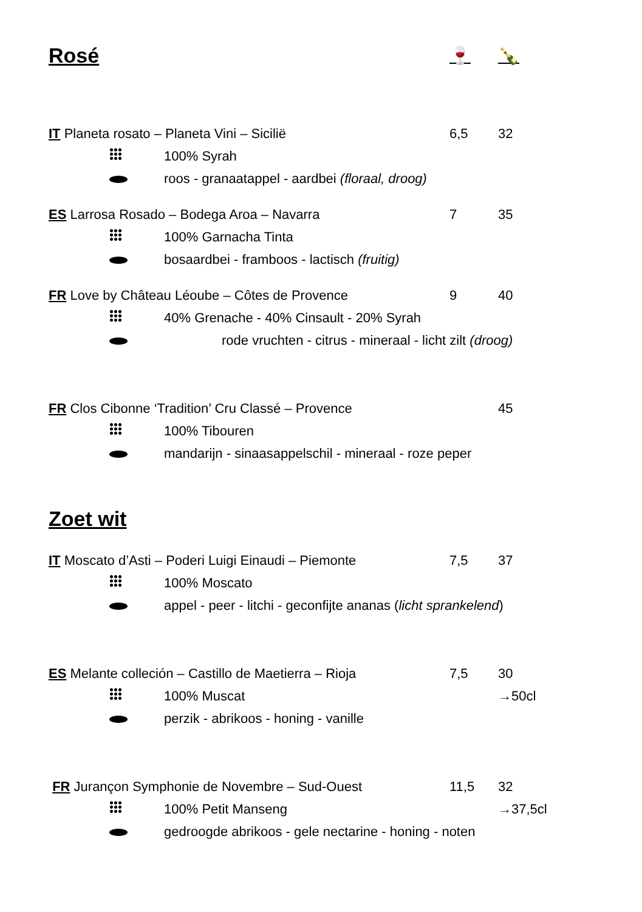Rosé 🍷 🍾
IT Planeta rosato – Planeta Vini – Sicilië 6,5 32
100% Syrah
roos - granaatappel - aardbei (floraal, droog)
ES Larrosa Rosado – Bodega Aroa – Navarra 7 35
100% Garnacha Tinta
bosaardbei - framboos - lactisch (fruitig)
FR Love by Château Léoube – Côtes de Provence 9 40
40% Grenache - 40% Cinsault - 20% Syrah
rode vruchten - citrus - mineraal - licht zilt (droog)
FR Clos Cibonne ‘Tradition’ Cru Classé – Provence 45
100% Tibouren
mandarijn - sinaasappelschil - mineraal - roze peper
Zoet wit
IT Moscato d’Asti – Poderi Luigi Einaudi – Piemonte 7,5 37
100% Moscato
appel - peer - litchi - geconfijte ananas (licht sprankelend)
ES Melante colleción – Castillo de Maetierra – Rioja 7,5 30
100% Muscat →50cl
perzik - abrikoos - honing - vanille
FR Jurançon Symphonie de Novembre – Sud-Ouest 11,5 32
100% Petit Manseng →37,5cl
gedroogde abrikoos - gele nectarine - honing - noten